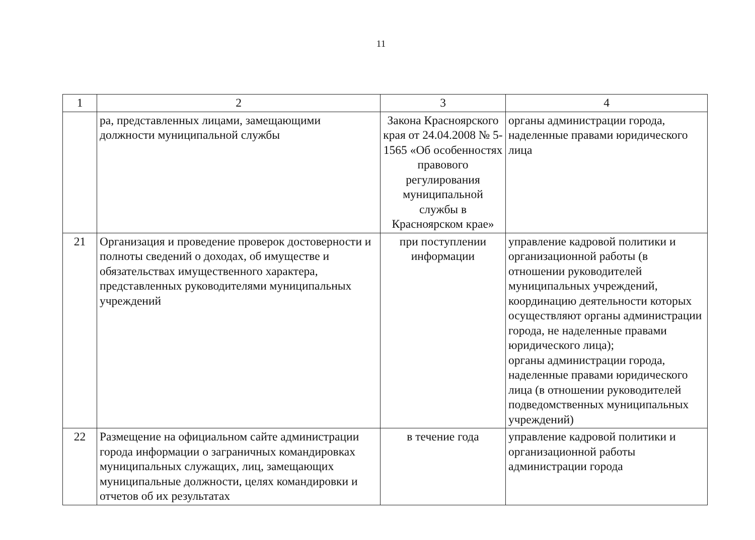11
| 1 | 2 | 3 | 4 |
| | ра, представленных лицами, замещающими должности муниципальной службы | Закона Красноярского края от 24.04.2008 № 5-1565 «Об особенностях правового регулирования муниципальной службы в Красноярском крае» | органы администрации города, наделенные правами юридического лица |
| 21 | Организация и проведение проверок достоверности и полноты сведений о доходах, об имуществе и обязательствах имущественного характера, представленных руководителями муниципальных учреждений | при поступлении информации | управление кадровой политики и организационной работы (в отношении руководителей муниципальных учреждений, координацию деятельности которых осуществляют органы администрации города, не наделенные правами юридического лица); органы администрации города, наделенные правами юридического лица (в отношении руководителей подведомственных муниципальных учреждений) |
| 22 | Размещение на официальном сайте администрации города информации о заграничных командировках муниципальных служащих, лиц, замещающих муниципальные должности, целях командировки и отчетов об их результатах | в течение года | управление кадровой политики и организационной работы администрации города |